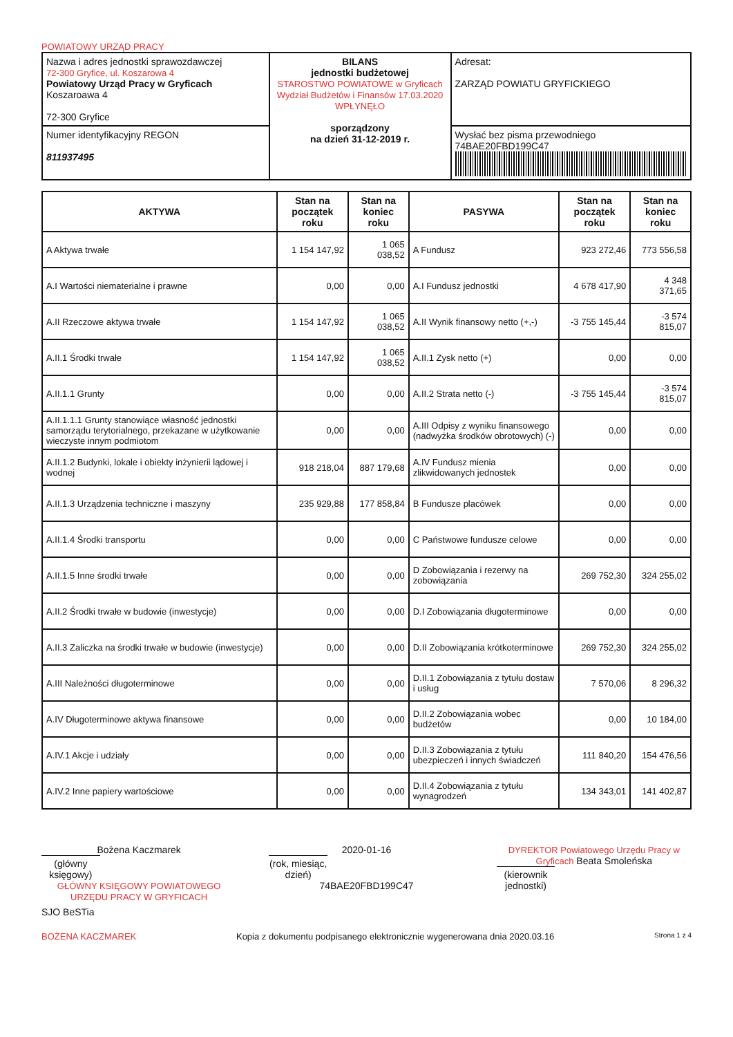POWIATOWY URZĄD PRACY
| Nazwa i adres jednostki sprawozdawczej 72-300 Gryfice, ul. Koszarowa 4 Powiatowy Urząd Pracy w Gryficach Koszaroawa 4 72-300 Gryfice | BILANS jednostki budżetowej STAROSTWO POWIATOWE w Gryficach Wydział Budżetów i Finansów 17.03.2020 WPŁYNĘŁO sporządzony na dzień 31-12-2019 r. | Adresat: ZARZĄD POWIATU GRYFICKIEGO |
| Numer identyfikacyjny REGON 811937495 | | Wysłać bez pisma przewodniego 74BAE20FBD199C47 |
| AKTYWA | Stan na początek roku | Stan na koniec roku | PASYWA | Stan na początek roku | Stan na koniec roku |
| --- | --- | --- | --- | --- | --- |
| A Aktywa trwałe | 1 154 147,92 | 1 065 038,52 | A Fundusz | 923 272,46 | 773 556,58 |
| A.I Wartości niematerialne i prawne | 0,00 | 0,00 | A.I Fundusz jednostki | 4 678 417,90 | 4 348 371,65 |
| A.II Rzeczowe aktywa trwałe | 1 154 147,92 | 1 065 038,52 | A.II Wynik finansowy netto (+,-) | -3 755 145,44 | -3 574 815,07 |
| A.II.1 Środki trwałe | 1 154 147,92 | 1 065 038,52 | A.II.1 Zysk netto (+) | 0,00 | 0,00 |
| A.II.1.1 Grunty | 0,00 | 0,00 | A.II.2 Strata netto (-) | -3 755 145,44 | -3 574 815,07 |
| A.II.1.1.1 Grunty stanowiące własność jednostki samorządu terytorialnego, przekazane w użytkowanie wieczyste innym podmiotom | 0,00 | 0,00 | A.III Odpisy z wyniku finansowego (nadwyżka środków obrotowych) (-) | 0,00 | 0,00 |
| A.II.1.2 Budynki, lokale i obiekty inżynierii lądowej i wodnej | 918 218,04 | 887 179,68 | A.IV Fundusz mienia zlikwidowanych jednostek | 0,00 | 0,00 |
| A.II.1.3 Urządzenia techniczne i maszyny | 235 929,88 | 177 858,84 | B Fundusze placówek | 0,00 | 0,00 |
| A.II.1.4 Środki transportu | 0,00 | 0,00 | C Państwowe fundusze celowe | 0,00 | 0,00 |
| A.II.1.5 Inne środki trwałe | 0,00 | 0,00 | D Zobowiązania i rezerwy na zobowiązania | 269 752,30 | 324 255,02 |
| A.II.2 Środki trwałe w budowie (inwestycje) | 0,00 | 0,00 | D.I Zobowiązania długoterminowe | 0,00 | 0,00 |
| A.II.3 Zaliczka na środki trwałe w budowie (inwestycje) | 0,00 | 0,00 | D.II Zobowiązania krótkoterminowe | 269 752,30 | 324 255,02 |
| A.III Należności długoterminowe | 0,00 | 0,00 | D.II.1 Zobowiązania z tytułu dostaw i usług | 7 570,06 | 8 296,32 |
| A.IV Długoterminowe aktywa finansowe | 0,00 | 0,00 | D.II.2 Zobowiązania wobec budżetów | 0,00 | 10 184,00 |
| A.IV.1 Akcje i udziały | 0,00 | 0,00 | D.II.3 Zobowiązania z tytułu ubezpieczeń i innych świadczeń | 111 840,20 | 154 476,56 |
| A.IV.2 Inne papiery wartościowe | 0,00 | 0,00 | D.II.4 Zobowiązania z tytułu wynagrodzeń | 134 343,01 | 141 402,87 |
Bożena Kaczmarek
(główny księgowy)
GŁÓWNY KSIĘGOWY POWIATOWEGO URZĘDU PRACY W GRYFICACH
2020-01-16
(rok, miesiąc, dzień)
74BAE20FBD199C47
DYREKTOR Powiatowego Urzędu Pracy w Gryficach Beata Smoleńska
(kierownik jednostki)
SJO BeSTia
BOŻENA KACZMAREK Kopia z dokumentu podpisanego elektronicznie wygenerowana dnia 2020.03.16 Strona 1 z 4